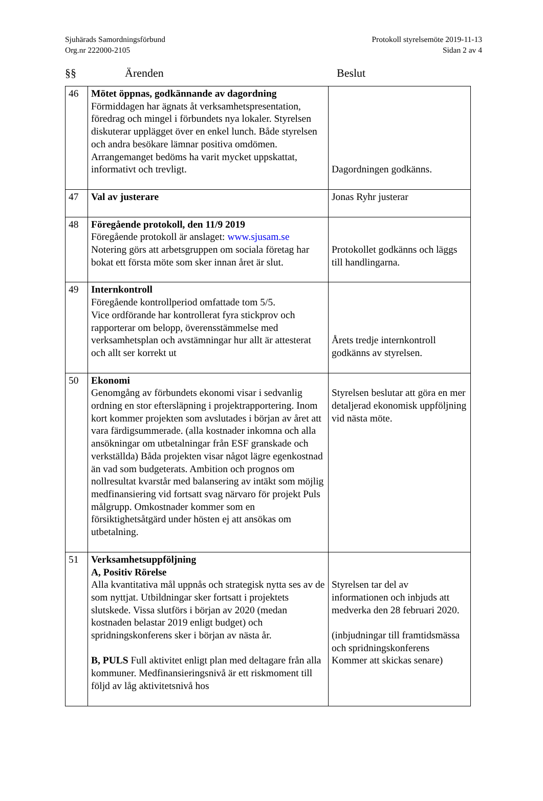Sjuhärads Samordningsförbund
Org.nr 222000-2105
Protokoll styrelsemöte 2019-11-13
Sidan 2 av 4
§§ Ärenden Beslut
| 46 | Mötet öppnas, godkännande av dagordning Förmiddagen har ägnats åt verksamhetspresentation, föredrag och mingel i förbundets nya lokaler. Styrelsen diskuterar upplägget över en enkel lunch. Både styrelsen och andra besökare lämnar positiva omdömen. Arrangemanget bedöms ha varit mycket uppskattat, informativt och trevligt. | Dagordningen godkänns. |
| 47 | Val av justerare | Jonas Ryhr justerar |
| 48 | Föregående protokoll, den 11/9 2019 Föregående protokoll är anslaget: www.sjusam.se Notering görs att arbetsgruppen om sociala företag har bokat ett första möte som sker innan året är slut. | Protokollet godkänns och läggs till handlingarna. |
| 49 | Internkontroll Föregående kontrollperiod omfattade tom 5/5. Vice ordförande har kontrollerat fyra stickprov och rapporterar om belopp, överensstämmelse med verksamhetsplan och avstämningar hur allt är attesterat och allt ser korrekt ut | Årets tredje internkontroll godkänns av styrelsen. |
| 50 | Ekonomi Genomgång av förbundets ekonomi visar i sedvanlig ordning en stor eftersläpning i projektrapportering. Inom kort kommer projekten som avslutades i början av året att vara färdigsummerade. (alla kostnader inkomna och alla ansökningar om utbetalningar från ESF granskade och verkställda) Båda projekten visar något lägre egenkostnad än vad som budgeterats. Ambition och prognos om nollresultat kvarstår med balansering av intäkt som möjlig medfinansiering vid fortsatt svag närvaro för projekt Puls målgrupp. Omkostnader kommer som en försiktighetsåtgärd under hösten ej att ansökas om utbetalning. | Styrelsen beslutar att göra en mer detaljerad ekonomisk uppföljning vid nästa möte. |
| 51 | Verksamhetsuppföljning A, Positiv Rörelse Alla kvantitativa mål uppnås och strategisk nytta ses av de som nyttjat. Utbildningar sker fortsatt i projektets slutskede. Vissa slutförs i början av 2020 (medan kostnaden belastar 2019 enligt budget) och spridningskonferens sker i början av nästa år. B, PULS Full aktivitet enligt plan med deltagare från alla kommuner. Medfinansieringsnivå är ett riskmoment till följd av låg aktivitetsnivå hos | Styrelsen tar del av informationen och inbjuds att medverka den 28 februari 2020. (inbjudningar till framtidsmässa och spridningskonferens Kommer att skickas senare) |